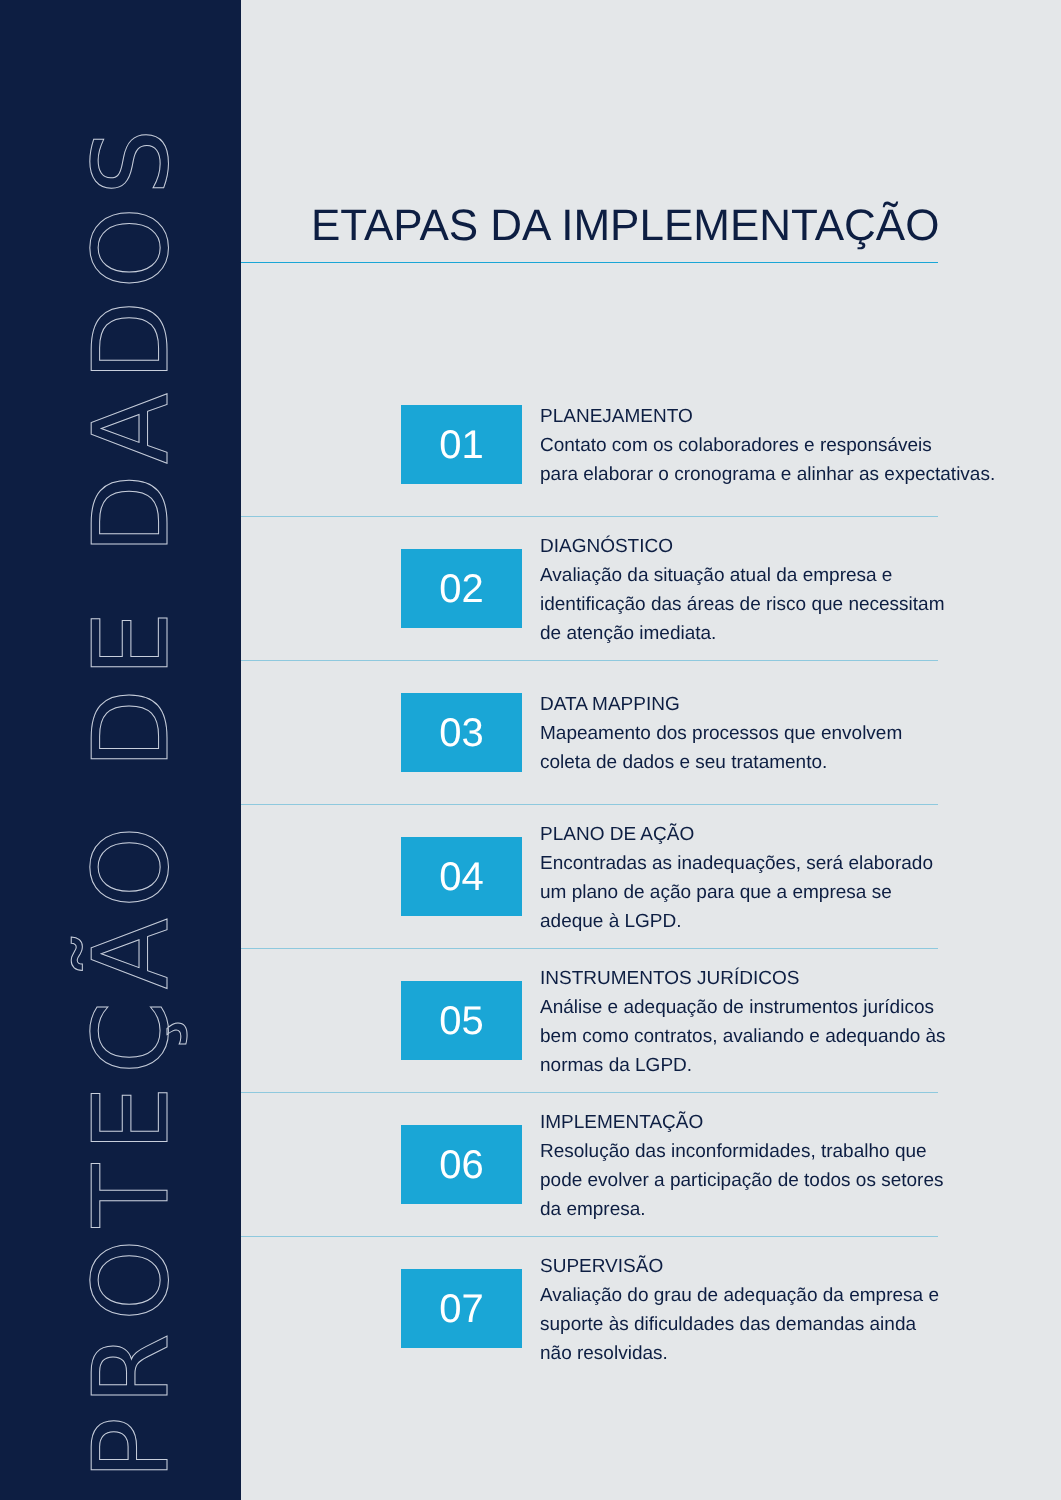PROTEÇÃO DE DADOS
ETAPAS DA IMPLEMENTAÇÃO
01
PLANEJAMENTO
Contato com os colaboradores e responsáveis
para elaborar o cronograma e alinhar as expectativas.
02
DIAGNÓSTICO
Avaliação da situação atual da empresa e
identificação das áreas de risco que necessitam
de atenção imediata.
03
DATA MAPPING
Mapeamento dos processos que envolvem
coleta de dados e seu tratamento.
04
PLANO DE AÇÃO
Encontradas as inadequações, será elaborado
um plano de ação para que a empresa se
adeque à LGPD.
05
INSTRUMENTOS JURÍDICOS
Análise e adequação de instrumentos jurídicos
bem como contratos, avaliando e adequando às
normas da LGPD.
06
IMPLEMENTAÇÃO
Resolução das inconformidades, trabalho que
pode evolver a participação de todos os setores
da empresa.
07
SUPERVISÃO
Avaliação do grau de adequação da empresa e
suporte às dificuldades das demandas ainda
não resolvidas.